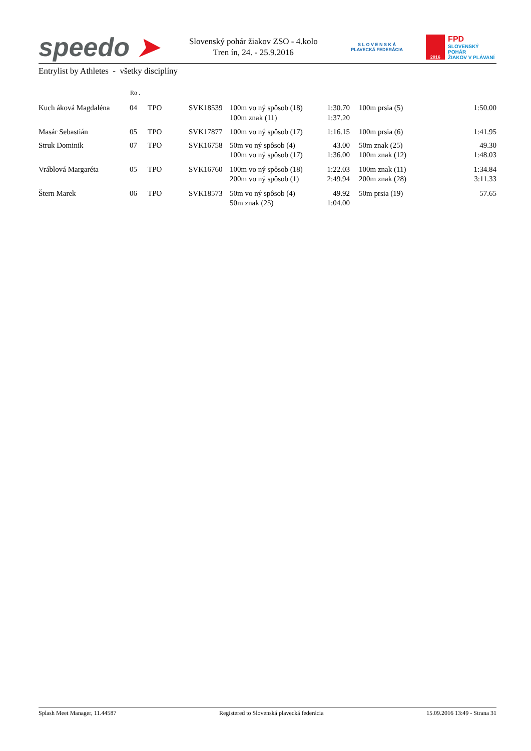speedo ➤
Slovenský pohár žiakov ZSO - 4.kolo
Tren ín, 24. - 25.9.2016
S L O V E N S K Á
PLAVECKÁ FEDERÁCIA
2016
FPD
SLOVENSKÝ POHÁR
ŽIAKOV V PLÁVANÍ
Entrylist by Athletes - všetky disciplíny
Ro .
| Kuch áková Magdaléna | 04 | TPO | SVK18539 | 100m vo ný spôsob (18) 100m znak (11) | 1:30.70 1:37.20 | 100m prsia (5) | 1:50.00 |
| Masár Sebastián | 05 | TPO | SVK17877 | 100m vo ný spôsob (17) | 1:16.15 | 100m prsia (6) | 1:41.95 |
| Struk Dominik | 07 | TPO | SVK16758 | 50m vo ný spôsob (4) 100m vo ný spôsob (17) | 43.00 1:36.00 | 50m znak (25) 100m znak (12) | 49.30 1:48.03 |
| Vráblová Margaréta | 05 | TPO | SVK16760 | 100m vo ný spôsob (18) 200m vo ný spôsob (1) | 1:22.03 2:49.94 | 100m znak (11) 200m znak (28) | 1:34.84 3:11.33 |
| Štern Marek | 06 | TPO | SVK18573 | 50m vo ný spôsob (4) 50m znak (25) | 49.92 1:04.00 | 50m prsia (19) | 57.65 |
Splash Meet Manager, 11.44587 Registered to Slovenská plavecká federácia 15.09.2016 13:49 - Strana 31